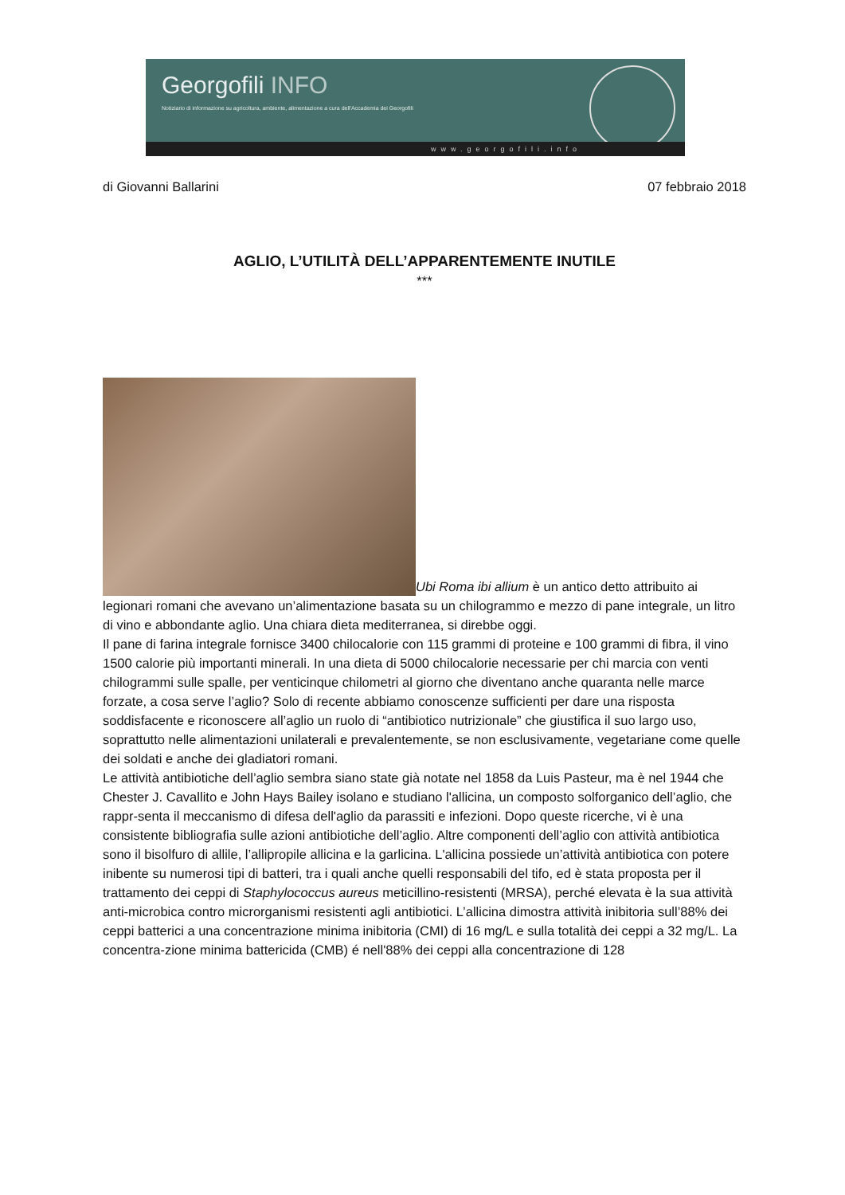Georgofili INFO
Notiziario di informazione su agricoltura, ambiente, alimentazione a cura dell'Accademia dei Georgofili
www.georgofili.info
di Giovanni Ballarini 07 febbraio 2018
AGLIO, L’UTILITÀ DELL’APPARENTEMENTE INUTILE
***
Ubi Roma ibi allium è un antico detto attribuito ai legionari romani che avevano un’alimentazione basata su un chilogrammo e mezzo di pane integrale, un litro di vino e abbondante aglio. Una chiara dieta mediterranea, si direbbe oggi.
Il pane di farina integrale fornisce 3400 chilocalorie con 115 grammi di proteine e 100 grammi di fibra, il vino 1500 calorie più importanti minerali. In una dieta di 5000 chilocalorie necessarie per chi marcia con venti chilogrammi sulle spalle, per venticinque chilometri al giorno che diventano anche quaranta nelle marce forzate, a cosa serve l’aglio? Solo di recente abbiamo conoscenze sufficienti per dare una risposta soddisfacente e riconoscere all’aglio un ruolo di “antibiotico nutrizionale” che giustifica il suo largo uso, soprattutto nelle alimentazioni unilaterali e prevalentemente, se non esclusivamente, vegetariane come quelle dei soldati e anche dei gladiatori romani.
Le attività antibiotiche dell’aglio sembra siano state già notate nel 1858 da Luis Pasteur, ma è nel 1944 che Chester J. Cavallito e John Hays Bailey isolano e studiano l'allicina, un composto solforganico dell’aglio, che rappr-senta il meccanismo di difesa dell'aglio da parassiti e infezioni. Dopo queste ricerche, vi è una consistente bibliografia sulle azioni antibiotiche dell’aglio. Altre componenti dell’aglio con attività antibiotica sono il bisolfuro di allile, l’allipropile allicina e la garlicina. L'allicina possiede un’attività antibiotica con potere inibente su numerosi tipi di batteri, tra i quali anche quelli responsabili del tifo, ed è stata proposta per il trattamento dei ceppi di Staphylococcus aureus meticillino-resistenti (MRSA), perché elevata è la sua attività anti-microbica contro microrganismi resistenti agli antibiotici. L’allicina dimostra attività inibitoria sull’88% dei ceppi batterici a una concentrazione minima inibitoria (CMI) di 16 mg/L e sulla totalità dei ceppi a 32 mg/L. La concentra-zione minima battericida (CMB) é nell'88% dei ceppi alla concentrazione di 128